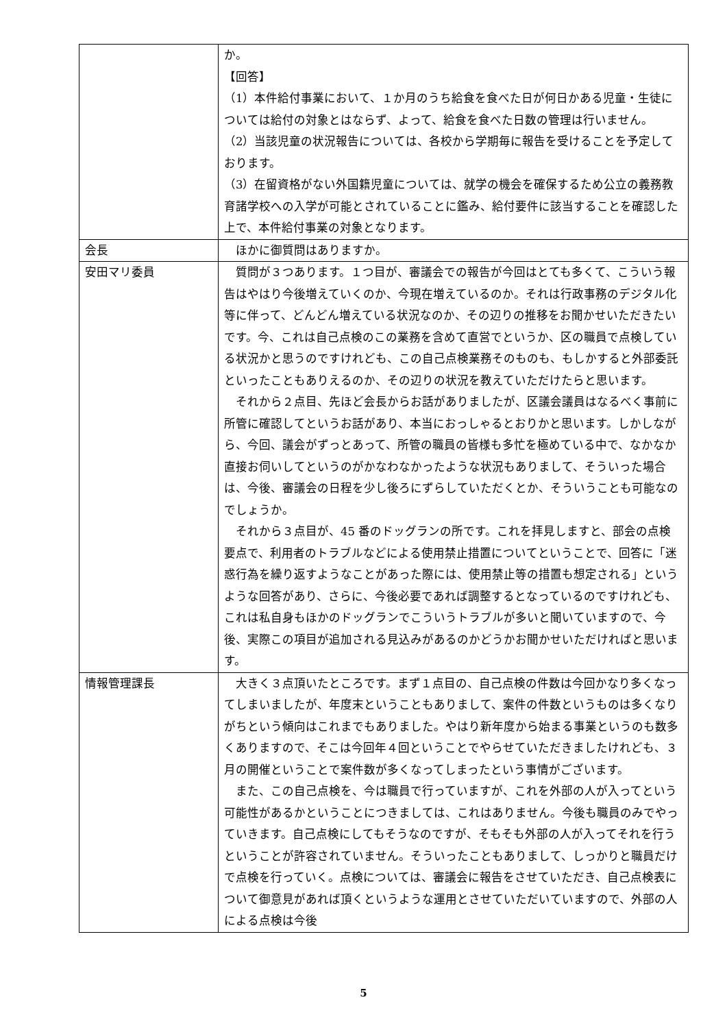| | か。 【回答】 （1）本件給付事業において、１か月のうち給食を食べた日が何日かある児童・生徒については給付の対象とはならず、よって、給食を食べた日数の管理は行いません。 （2）当該児童の状況報告については、各校から学期毎に報告を受けることを予定しております。 （3）在留資格がない外国籍児童については、就学の機会を確保するため公立の義務教育諸学校への入学が可能とされていることに鑑み、給付要件に該当することを確認した上で、本件給付事業の対象となります。 |
| 会長 | ほかに御質問はありますか。 |
| 安田マリ委員 | 質問が３つあります。１つ目が、審議会での報告が今回はとても多くて、こういう報告はやはり今後増えていくのか、今現在増えているのか。それは行政事務のデジタル化等に伴って、どんどん増えている状況なのか、その辺りの推移をお聞かせいただきたいです。今、これは自己点検のこの業務を含めて直営でというか、区の職員で点検している状況かと思うのですけれども、この自己点検業務そのものも、もしかすると外部委託といったこともありえるのか、その辺りの状況を教えていただけたらと思います。 それから２点目、先ほど会長からお話がありましたが、区議会議員はなるべく事前に所管に確認してというお話があり、本当におっしゃるとおりかと思います。しかしながら、今回、議会がずっとあって、所管の職員の皆様も多忙を極めている中で、なかなか直接お伺いしてというのがかなわなかったような状況もありまして、そういった場合は、今後、審議会の日程を少し後ろにずらしていただくとか、そういうことも可能なのでしょうか。 それから３点目が、45 番のドッグランの所です。これを拝見しますと、部会の点検要点で、利用者のトラブルなどによる使用禁止措置についてということで、回答に「迷惑行為を繰り返すようなことがあった際には、使用禁止等の措置も想定される」というような回答があり、さらに、今後必要であれば調整するとなっているのですけれども、これは私自身もほかのドッグランでこういうトラブルが多いと聞いていますので、今後、実際この項目が追加される見込みがあるのかどうかお聞かせいただければと思います。 |
| 情報管理課長 | 大きく３点頂いたところです。まず１点目の、自己点検の件数は今回かなり多くなってしまいましたが、年度末ということもありまして、案件の件数というものは多くなりがちという傾向はこれまでもありました。やはり新年度から始まる事業というのも数多くありますので、そこは今回年４回ということでやらせていただきましたけれども、３月の開催ということで案件数が多くなってしまったという事情がございます。 また、この自己点検を、今は職員で行っていますが、これを外部の人が入ってという可能性があるかということにつきましては、これはありません。今後も職員のみでやっていきます。自己点検にしてもそうなのですが、そもそも外部の人が入ってそれを行うということが許容されていません。そういったこともありまして、しっかりと職員だけで点検を行っていく。点検については、審議会に報告をさせていただき、自己点検表について御意見があれば頂くというような運用とさせていただいていますので、外部の人による点検は今後 |
5